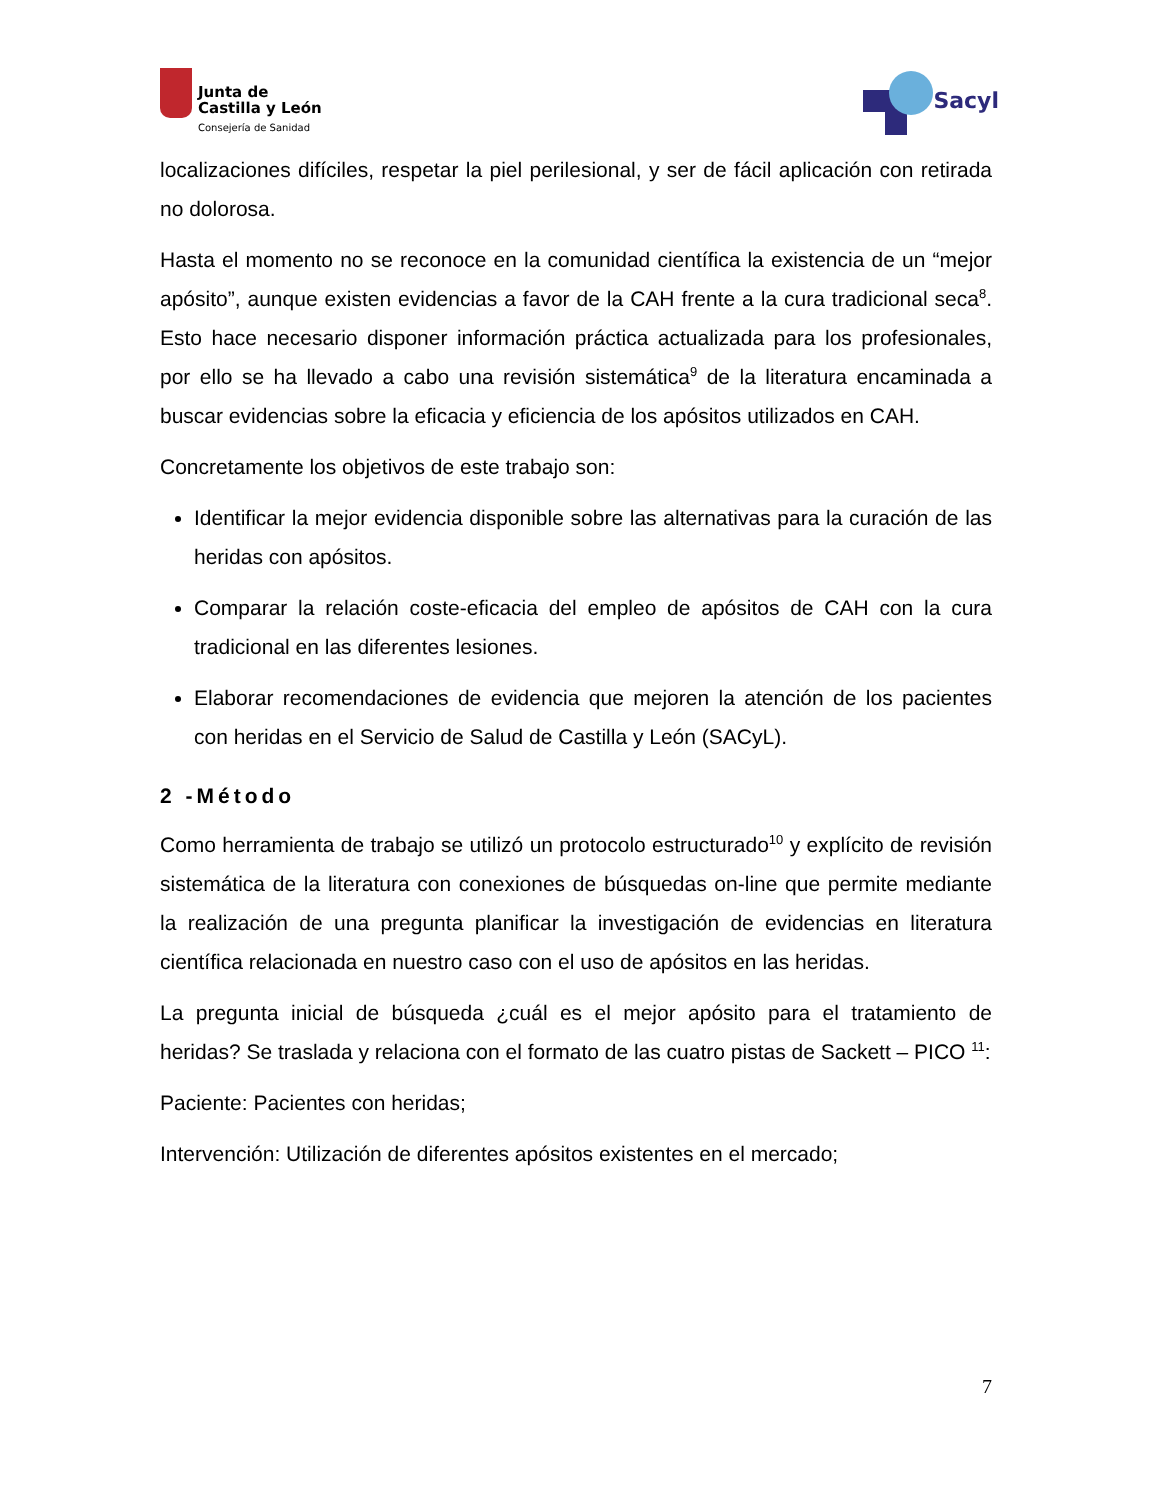Junta de
Castilla y León
Consejería de Sanidad
Sacyl
localizaciones difíciles, respetar la piel perilesional, y ser de fácil aplicación con retirada no dolorosa.
Hasta el momento no se reconoce en la comunidad científica la existencia de un “mejor apósito”, aunque existen evidencias a favor de la CAH frente a la cura tradicional seca<sup>8</sup>. Esto hace necesario disponer información práctica actualizada para los profesionales, por ello se ha llevado a cabo una revisión sistemática<sup>9</sup> de la literatura encaminada a buscar evidencias sobre la eficacia y eficiencia de los apósitos utilizados en CAH.
Concretamente los objetivos de este trabajo son:
Identificar la mejor evidencia disponible sobre las alternativas para la curación de las heridas con apósitos.
Comparar la relación coste-eficacia del empleo de apósitos de CAH con la cura tradicional en las diferentes lesiones.
Elaborar recomendaciones de evidencia que mejoren la atención de los pacientes con heridas en el Servicio de Salud de Castilla y León (SACyL).
2 -Método
Como herramienta de trabajo se utilizó un protocolo estructurado<sup>10</sup> y explícito de revisión sistemática de la literatura con conexiones de búsquedas on-line que permite mediante la realización de una pregunta planificar la investigación de evidencias en literatura científica relacionada en nuestro caso con el uso de apósitos en las heridas.
La pregunta inicial de búsqueda ¿cuál es el mejor apósito para el tratamiento de heridas? Se traslada y relaciona con el formato de las cuatro pistas de Sackett – PICO <sup>11</sup>:
Paciente: Pacientes con heridas;
Intervención: Utilización de diferentes apósitos existentes en el mercado;
7